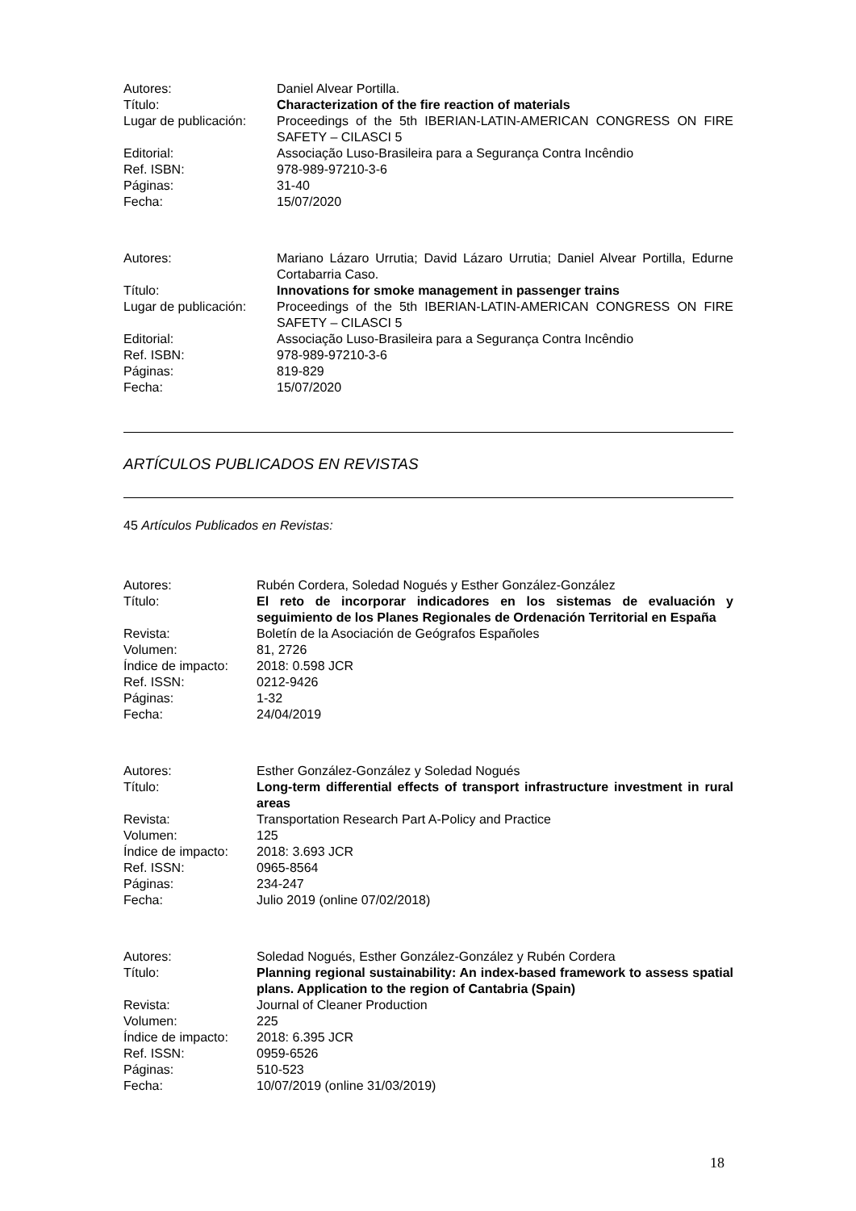Autores: Daniel Alvear Portilla.
Título: Characterization of the fire reaction of materials
Lugar de publicación:
Proceedings of the 5th IBERIAN-LATIN-AMERICAN CONGRESS ON FIRE SAFETY – CILASCI 5
Editorial: Associação Luso-Brasileira para a Segurança Contra Incêndio
Ref. ISBN: 978-989-97210-3-6
Páginas: 31-40
Fecha: 15/07/2020
Autores: Mariano Lázaro Urrutia; David Lázaro Urrutia; Daniel Alvear Portilla, Edurne Cortabarria Caso.
Título: Innovations for smoke management in passenger trains
Lugar de publicación:
Proceedings of the 5th IBERIAN-LATIN-AMERICAN CONGRESS ON FIRE SAFETY – CILASCI 5
Editorial: Associação Luso-Brasileira para a Segurança Contra Incêndio
Ref. ISBN: 978-989-97210-3-6
Páginas: 819-829
Fecha: 15/07/2020
ARTÍCULOS PUBLICADOS EN REVISTAS
45 Artículos Publicados en Revistas:
Autores: Rubén Cordera, Soledad Nogués y Esther González-González
Título: El reto de incorporar indicadores en los sistemas de evaluación y seguimiento de los Planes Regionales de Ordenación Territorial en España
Revista: Boletín de la Asociación de Geógrafos Españoles
Volumen: 81, 2726
Índice de impacto:
2018: 0.598 JCR
Ref. ISSN: 0212-9426
Páginas: 1-32
Fecha: 24/04/2019
Autores: Esther González-González y Soledad Nogués
Título: Long-term differential effects of transport infrastructure investment in rural areas
Revista: Transportation Research Part A-Policy and Practice
Volumen: 125
Índice de impacto:
2018: 3.693 JCR
Ref. ISSN: 0965-8564
Páginas: 234-247
Fecha: Julio 2019 (online 07/02/2018)
Autores: Soledad Nogués, Esther González-González y Rubén Cordera
Título: Planning regional sustainability: An index-based framework to assess spatial plans. Application to the region of Cantabria (Spain)
Revista: Journal of Cleaner Production
Volumen: 225
Índice de impacto:
2018: 6.395 JCR
Ref. ISSN: 0959-6526
Páginas: 510-523
Fecha: 10/07/2019 (online 31/03/2019)
18